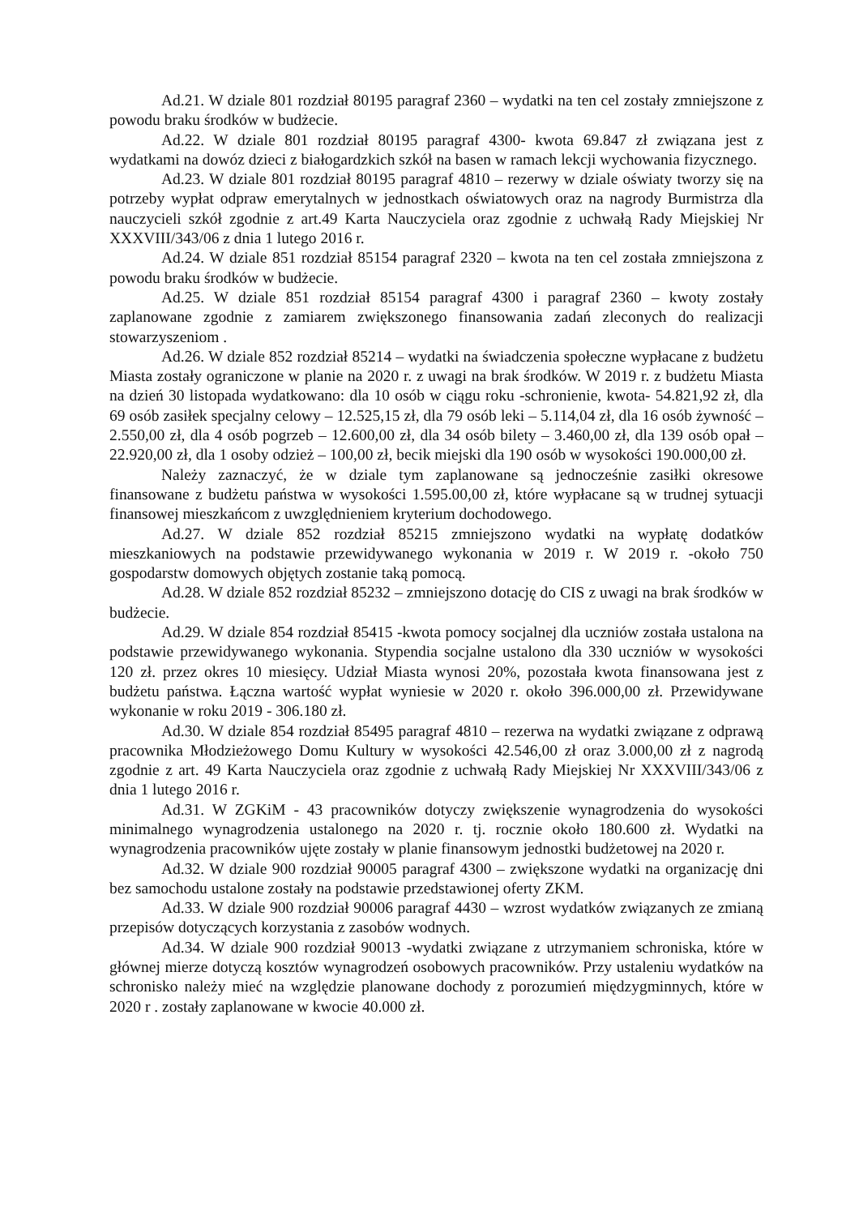Ad.21. W dziale 801 rozdział 80195 paragraf 2360 – wydatki na ten cel zostały zmniejszone z powodu braku środków w budżecie.
Ad.22. W dziale 801 rozdział 80195 paragraf 4300- kwota 69.847 zł związana jest z wydatkami na dowóz dzieci z białogardzkich szkół na basen w ramach lekcji wychowania fizycznego.
Ad.23. W dziale 801 rozdział 80195 paragraf 4810 – rezerwy w dziale oświaty tworzy się na potrzeby wypłat odpraw emerytalnych w jednostkach oświatowych oraz na nagrody Burmistrza dla nauczycieli szkół zgodnie z art.49 Karta Nauczyciela oraz zgodnie z uchwałą Rady Miejskiej Nr XXXVIII/343/06 z dnia 1 lutego 2016 r.
Ad.24. W dziale 851 rozdział 85154 paragraf 2320 – kwota na ten cel została zmniejszona z powodu braku środków w budżecie.
Ad.25. W dziale 851 rozdział 85154 paragraf 4300 i paragraf 2360 – kwoty zostały zaplanowane zgodnie z zamiarem zwiększonego finansowania zadań zleconych do realizacji stowarzyszeniom .
Ad.26. W dziale 852 rozdział 85214 – wydatki na świadczenia społeczne wypłacane z budżetu Miasta zostały ograniczone w planie na 2020 r. z uwagi na brak środków. W 2019 r. z budżetu Miasta na dzień 30 listopada wydatkowano: dla 10 osób w ciągu roku -schronienie, kwota- 54.821,92 zł, dla 69 osób zasiłek specjalny celowy – 12.525,15 zł, dla 79 osób leki – 5.114,04 zł, dla 16 osób żywność – 2.550,00 zł, dla 4 osób pogrzeb – 12.600,00 zł, dla 34 osób bilety – 3.460,00 zł, dla 139 osób opał – 22.920,00 zł, dla 1 osoby odzież – 100,00 zł, becik miejski dla 190 osób w wysokości 190.000,00 zł.
Należy zaznaczyć, że w dziale tym zaplanowane są jednocześnie zasiłki okresowe finansowane z budżetu państwa w wysokości 1.595.00,00 zł, które wypłacane są w trudnej sytuacji finansowej mieszkańcom z uwzględnieniem kryterium dochodowego.
Ad.27. W dziale 852 rozdział 85215 zmniejszono wydatki na wypłatę dodatków mieszkaniowych na podstawie przewidywanego wykonania w 2019 r. W 2019 r. -około 750 gospodarstw domowych objętych zostanie taką pomocą.
Ad.28. W dziale 852 rozdział 85232 – zmniejszono dotację do CIS z uwagi na brak środków w budżecie.
Ad.29. W dziale 854 rozdział 85415 -kwota pomocy socjalnej dla uczniów została ustalona na podstawie przewidywanego wykonania. Stypendia socjalne ustalono dla 330 uczniów w wysokości 120 zł. przez okres 10 miesięcy. Udział Miasta wynosi 20%, pozostała kwota finansowana jest z budżetu państwa. Łączna wartość wypłat wyniesie w 2020 r. około 396.000,00 zł. Przewidywane wykonanie w roku 2019 - 306.180 zł.
Ad.30. W dziale 854 rozdział 85495 paragraf 4810 – rezerwa na wydatki związane z odprawą pracownika Młodzieżowego Domu Kultury w wysokości 42.546,00 zł oraz 3.000,00 zł z nagrodą zgodnie z art. 49 Karta Nauczyciela oraz zgodnie z uchwałą Rady Miejskiej Nr XXXVIII/343/06 z dnia 1 lutego 2016 r.
Ad.31. W ZGKiM - 43 pracowników dotyczy zwiększenie wynagrodzenia do wysokości minimalnego wynagrodzenia ustalonego na 2020 r. tj. rocznie około 180.600 zł. Wydatki na wynagrodzenia pracowników ujęte zostały w planie finansowym jednostki budżetowej na 2020 r.
Ad.32. W dziale 900 rozdział 90005 paragraf 4300 – zwiększone wydatki na organizację dni bez samochodu ustalone zostały na podstawie przedstawionej oferty ZKM.
Ad.33. W dziale 900 rozdział 90006 paragraf 4430 – wzrost wydatków związanych ze zmianą przepisów dotyczących korzystania z zasobów wodnych.
Ad.34. W dziale 900 rozdział 90013 -wydatki związane z utrzymaniem schroniska, które w głównej mierze dotyczą kosztów wynagrodzeń osobowych pracowników. Przy ustaleniu wydatków na schronisko należy mieć na względzie planowane dochody z porozumień międzygminnych, które w 2020 r . zostały zaplanowane w kwocie 40.000 zł.